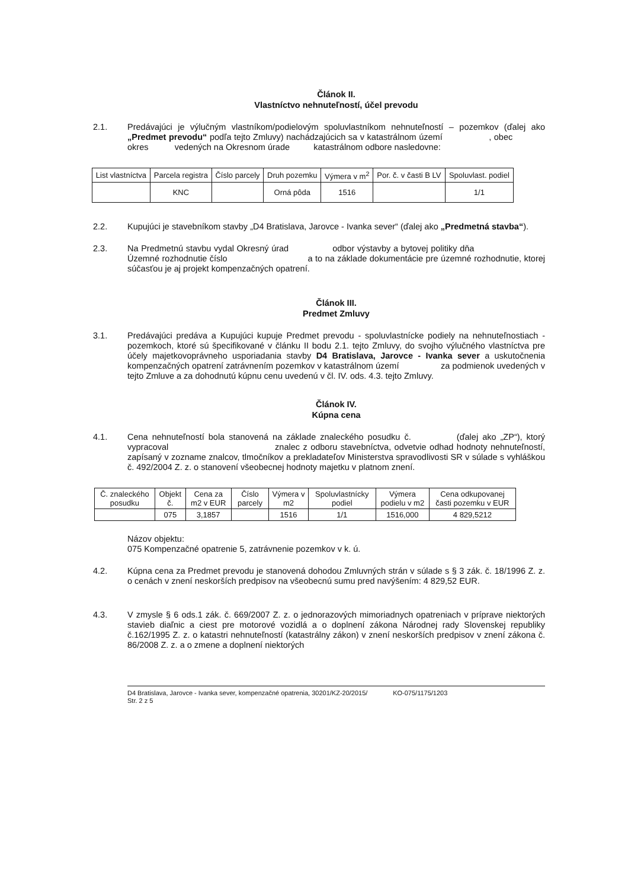Článok II.
Vlastníctvo nehnuteľností, účel prevodu
2.1. Predávajúci je výlučným vlastníkom/podielovým spoluvlastníkom nehnuteľností – pozemkov (ďalej ako „Predmet prevodu“ podľa tejto Zmluvy) nachádzajúcich sa v katastrálnom území , obec okres vedených na Okresnom úrade katastrálnom odbore nasledovne:
| List vlastníctva | Parcela registra | Číslo parcely | Druh pozemku | Výmera v m<sup>2</sup> | Por. č. v časti B LV | Spoluvlast. podiel |
| --- | --- | --- | --- | --- | --- | --- |
| | KNC | | Orná pôda | 1516 | | 1/1 |
2.2. Kupujúci je stavebníkom stavby „D4 Bratislava, Jarovce - Ivanka sever“ (ďalej ako „Predmetná stavba“).
2.3. Na Predmetnú stavbu vydal Okresný úrad odbor výstavby a bytovej politiky dňa Územné rozhodnutie číslo a to na základe dokumentácie pre územné rozhodnutie, ktorej súčasťou je aj projekt kompenzačných opatrení.
Článok III.
Predmet Zmluvy
3.1. Predávajúci predáva a Kupujúci kupuje Predmet prevodu - spoluvlastnícke podiely na nehnuteľnostiach - pozemkoch, ktoré sú špecifikované v článku II bodu 2.1. tejto Zmluvy, do svojho výlučného vlastníctva pre účely majetkovoprávneho usporiadania stavby D4 Bratislava, Jarovce - Ivanka sever a uskutočnenia kompenzačných opatrení zatrávnením pozemkov v katastrálnom území za podmienok uvedených v tejto Zmluve a za dohodnutú kúpnu cenu uvedenú v čl. IV. ods. 4.3. tejto Zmluvy.
Článok IV.
Kúpna cena
4.1. Cena nehnuteľností bola stanovená na základe znaleckého posudku č. (ďalej ako „ZP“), ktorý vypracoval znalec z odboru stavebníctva, odvetvie odhad hodnoty nehnuteľností, zapísaný v zozname znalcov, tlmočníkov a prekladateľov Ministerstva spravodlivosti SR v súlade s vyhláškou č. 492/2004 Z. z. o stanovení všeobecnej hodnoty majetku v platnom znení.
| Č. znaleckého posudku | Objekt č. | Cena za m2 v EUR | Číslo parcely | Výmera v m2 | Spoluvlastnícky podiel | Výmera podielu v m2 | Cena odkupovanej časti pozemku v EUR |
| --- | --- | --- | --- | --- | --- | --- | --- |
| | 075 | 3,1857 | | 1516 | 1/1 | 1516,000 | 4 829,5212 |
Názov objektu:
075 Kompenzačné opatrenie 5, zatrávnenie pozemkov v k. ú.
4.2. Kúpna cena za Predmet prevodu je stanovená dohodou Zmluvných strán v súlade s § 3 zák. č. 18/1996 Z. z. o cenách v znení neskorších predpisov na všeobecnú sumu pred navýšením: 4 829,52 EUR.
4.3. V zmysle § 6 ods.1 zák. č. 669/2007 Z. z. o jednorazových mimoriadnych opatreniach v príprave niektorých stavieb diaľnic a ciest pre motorové vozidlá a o doplnení zákona Národnej rady Slovenskej republiky č.162/1995 Z. z. o katastri nehnuteľností (katastrálny zákon) v znení neskorších predpisov v znení zákona č. 86/2008 Z. z. a o zmene a doplnení niektorých
D4 Bratislava, Jarovce - Ivanka sever, kompenzačné opatrenia, 30201/KZ-20/2015/ KO-075/1175/1203
Str. 2 z 5